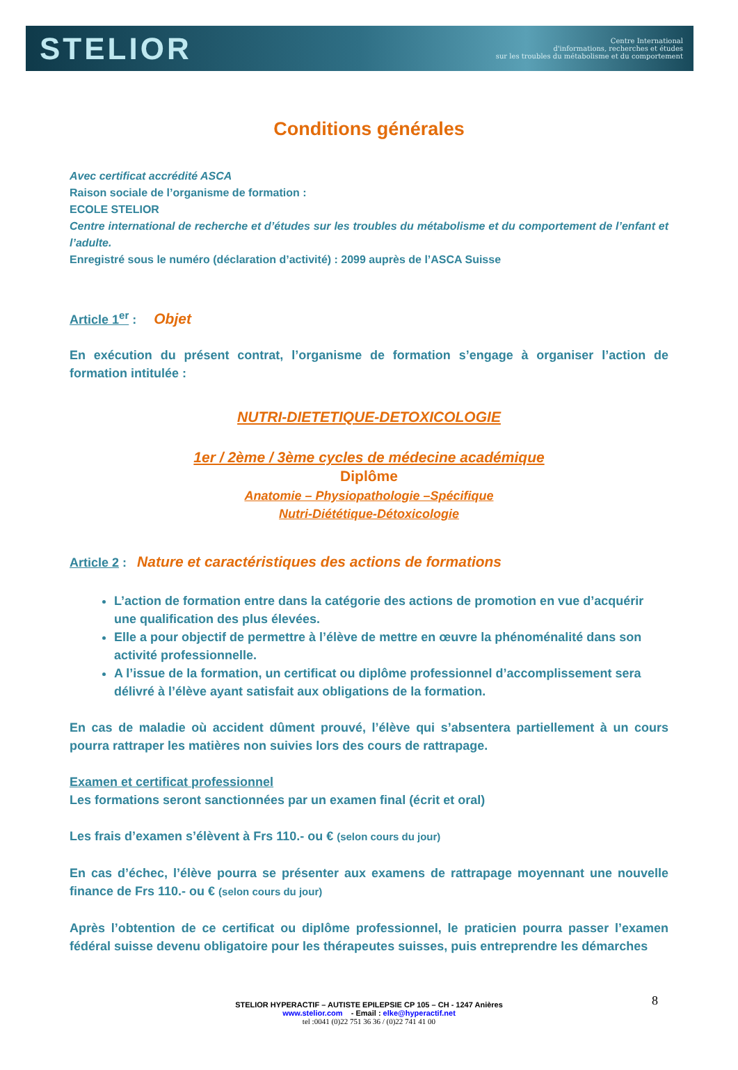STELIOR
Centre International
d'informations, recherches et études
sur les troubles du métabolisme et du comportement
Conditions générales
Avec certificat accrédité ASCA
Raison sociale de l’organisme de formation :
ECOLE STELIOR
Centre international de recherche et d’études sur les troubles du métabolisme et du comportement de l’enfant et l’adulte.
Enregistré sous le numéro (déclaration d’activité) : 2099 auprès de l’ASCA Suisse
Article 1<sup>er</sup> : Objet
En exécution du présent contrat, l’organisme de formation s’engage à organiser l’action de formation intitulée :
NUTRI-DIETETIQUE-DETOXICOLOGIE
1er / 2ème / 3ème cycles de médecine académique
Diplôme
Anatomie – Physiopathologie –Spécifique
Nutri-Diététique-Détoxicologie
Article 2 : Nature et caractéristiques des actions de formations
L’action de formation entre dans la catégorie des actions de promotion en vue d’acquérir une qualification des plus élevées.
Elle a pour objectif de permettre à l’élève de mettre en œuvre la phénoménalité dans son activité professionnelle.
A l’issue de la formation, un certificat ou diplôme professionnel d’accomplissement sera délivré à l’élève ayant satisfait aux obligations de la formation.
En cas de maladie où accident dûment prouvé, l’élève qui s’absentera partiellement à un cours pourra rattraper les matières non suivies lors des cours de rattrapage.
Examen et certificat professionnel
Les formations seront sanctionnées par un examen final (écrit et oral)
Les frais d’examen s’élèvent à Frs 110.- ou € (selon cours du jour)
En cas d’échec, l’élève pourra se présenter aux examens de rattrapage moyennant une nouvelle finance de Frs 110.- ou € (selon cours du jour)
Après l’obtention de ce certificat ou diplôme professionnel, le praticien pourra passer l’examen fédéral suisse devenu obligatoire pour les thérapeutes suisses, puis entreprendre les démarches
8
STELIOR HYPERACTIF – AUTISTE EPILEPSIE CP 105 – CH - 1247 Anières
www.stelior.com - Email : elke@hyperactif.net
tel :0041 (0)22 751 36 36 / (0)22 741 41 00